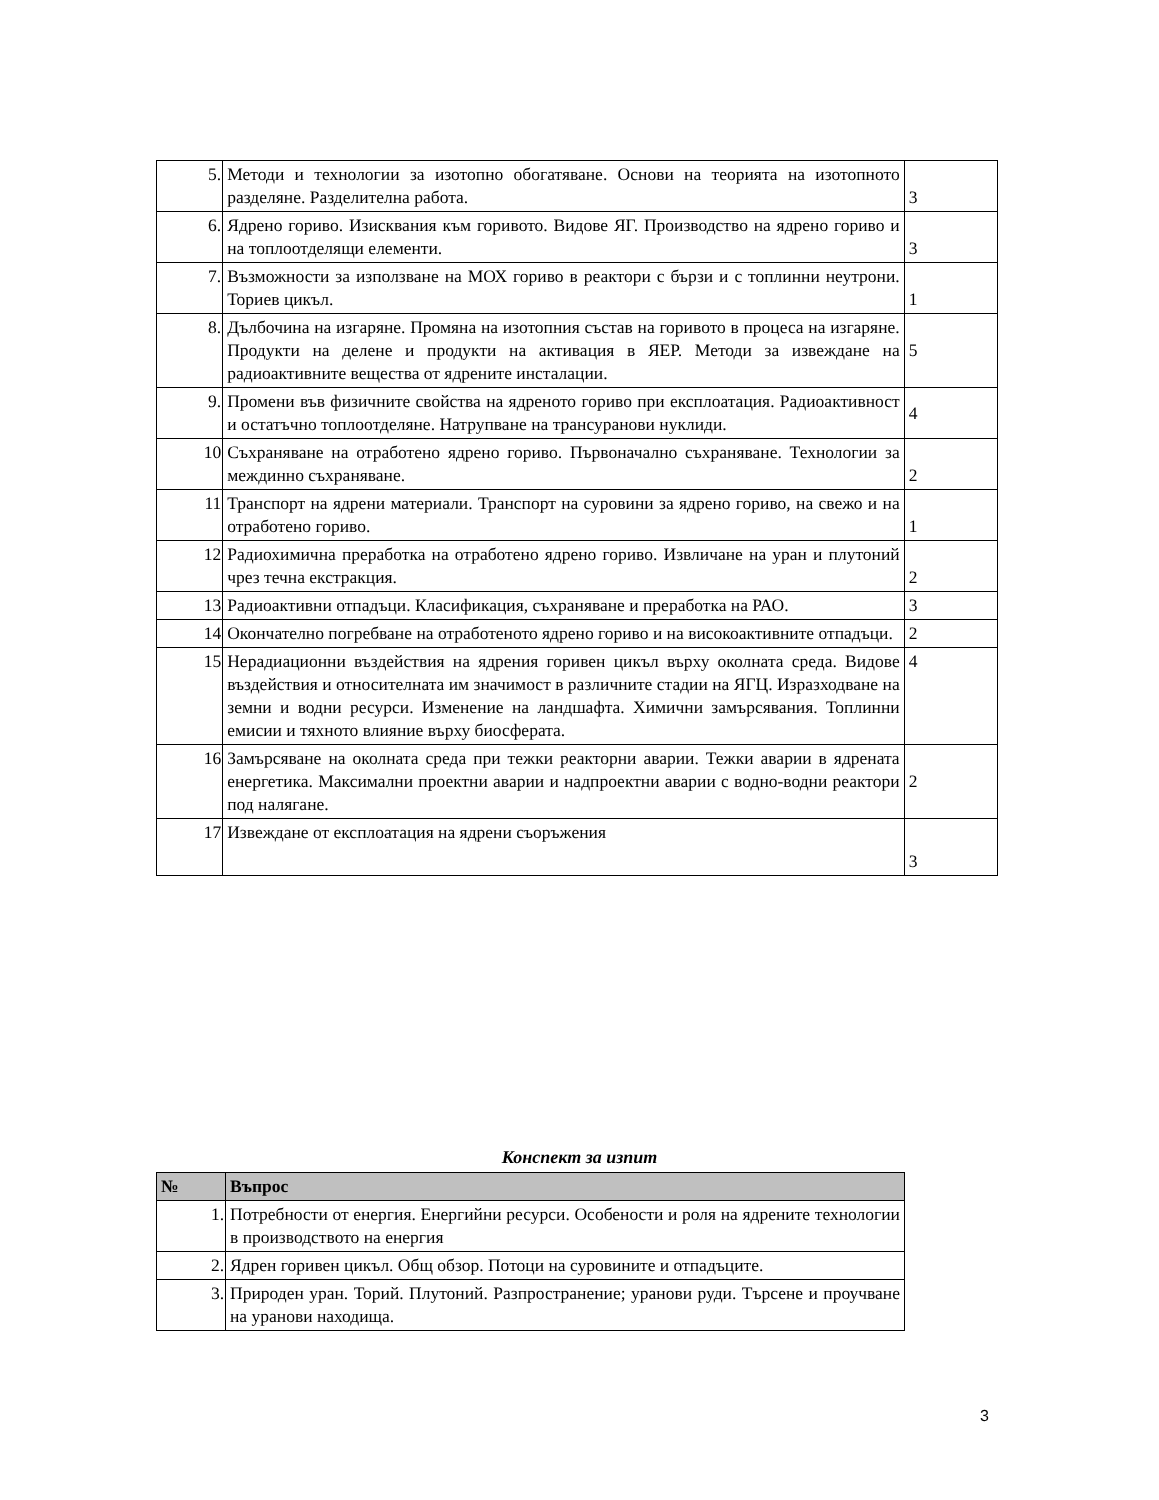| 5. | Методи и технологии за изотопно обогатяване. Основи на теорията на изотопното разделяне. Разделителна работа. | 3 |
| 6. | Ядрено гориво. Изисквания към горивото. Видове ЯГ. Производство на ядрено гориво и на топлоотделящи елементи. | 3 |
| 7. | Възможности за използване на МОХ гориво в реактори с бързи и с топлинни неутрони. Ториев цикъл. | 1 |
| 8. | Дълбочина на изгаряне. Промяна на изотопния състав на горивото в процеса на изгаряне. Продукти на делене и продукти на активация в ЯЕР. Методи за извеждане на радиоактивните вещества от ядрените инсталации. | 5 |
| 9. | Промени във физичните свойства на ядреното гориво при експлоатация. Радиоактивност и остатъчно топлоотделяне. Натрупване на трансуранови нуклиди. | 4 |
| 10 | Съхраняване на отработено ядрено гориво. Първоначално съхраняване. Технологии за междинно съхраняване. | 2 |
| 11 | Транспорт на ядрени материали. Транспорт на суровини за ядрено гориво, на свежо и на отработено гориво. | 1 |
| 12 | Радиохимична преработка на отработено ядрено гориво. Извличане на уран и плутоний чрез течна екстракция. | 2 |
| 13 | Радиоактивни отпадъци. Класификация, съхраняване и преработка на РАО. | 3 |
| 14 | Окончателно погребване на отработеното ядрено гориво и на високоактивните отпадъци. | 2 |
| 15 | Нерадиационни въздействия на ядрения горивен цикъл върху околната среда. Видове въздействия и относителната им значимост в различните стадии на ЯГЦ. Изразходване на земни и водни ресурси. Изменение на ландшафта. Химични замърсявания. Топлинни емисии и тяхното влияние върху биосферата. | 4 |
| 16 | Замърсяване на околната среда при тежки реакторни аварии. Тежки аварии в ядрената енергетика. Максимални проектни аварии и надпроектни аварии с водно-водни реактори под налягане. | 2 |
| 17 | Извеждане от експлоатация на ядрени съоръжения | 3 |
Конспект за изпит
| № | Въпрос |
| --- | --- |
| 1. | Потребности от енергия. Енергийни ресурси. Особености и роля на ядрените технологии в производството на енергия |
| 2. | Ядрен горивен цикъл. Общ обзор. Потоци на суровините и отпадъците. |
| 3. | Природен уран. Торий. Плутоний. Разпространение; уранови руди. Търсене и проучване на уранови находища. |
3